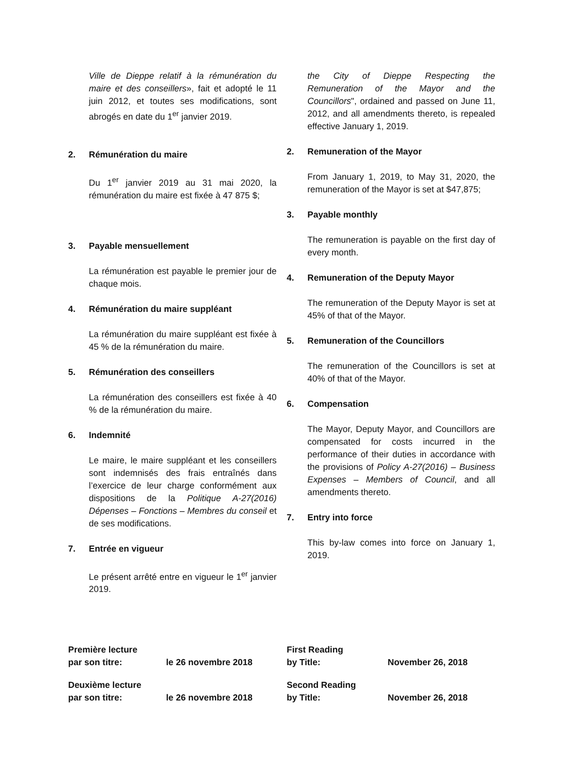Ville de Dieppe relatif à la rémunération du maire et des conseillers», fait et adopté le 11 juin 2012, et toutes ses modifications, sont abrogés en date du 1<sup>er</sup> janvier 2019.
2. Rémunération du maire
Du 1<sup>er</sup> janvier 2019 au 31 mai 2020, la rémunération du maire est fixée à 47 875 $;
3. Payable mensuellement
La rémunération est payable le premier jour de chaque mois.
4. Rémunération du maire suppléant
La rémunération du maire suppléant est fixée à 45 % de la rémunération du maire.
5. Rémunération des conseillers
La rémunération des conseillers est fixée à 40 % de la rémunération du maire.
6. Indemnité
Le maire, le maire suppléant et les conseillers sont indemnisés des frais entraînés dans l’exercice de leur charge conformément aux dispositions de la Politique A-27(2016) Dépenses – Fonctions – Membres du conseil et de ses modifications.
7. Entrée en vigueur
Le présent arrêté entre en vigueur le 1<sup>er</sup> janvier 2019.
the City of Dieppe Respecting the Remuneration of the Mayor and the Councillors", ordained and passed on June 11, 2012, and all amendments thereto, is repealed effective January 1, 2019.
2. Remuneration of the Mayor
From January 1, 2019, to May 31, 2020, the remuneration of the Mayor is set at $47,875;
3. Payable monthly
The remuneration is payable on the first day of every month.
4. Remuneration of the Deputy Mayor
The remuneration of the Deputy Mayor is set at 45% of that of the Mayor.
5. Remuneration of the Councillors
The remuneration of the Councillors is set at 40% of that of the Mayor.
6. Compensation
The Mayor, Deputy Mayor, and Councillors are compensated for costs incurred in the performance of their duties in accordance with the provisions of Policy A-27(2016) – Business Expenses – Members of Council, and all amendments thereto.
7. Entry into force
This by-law comes into force on January 1, 2019.
Première lecture
par son titre:
le 26 novembre 2018
Deuxième lecture
par son titre:
le 26 novembre 2018
First Reading
by Title:
November 26, 2018
Second Reading
by Title:
November 26, 2018